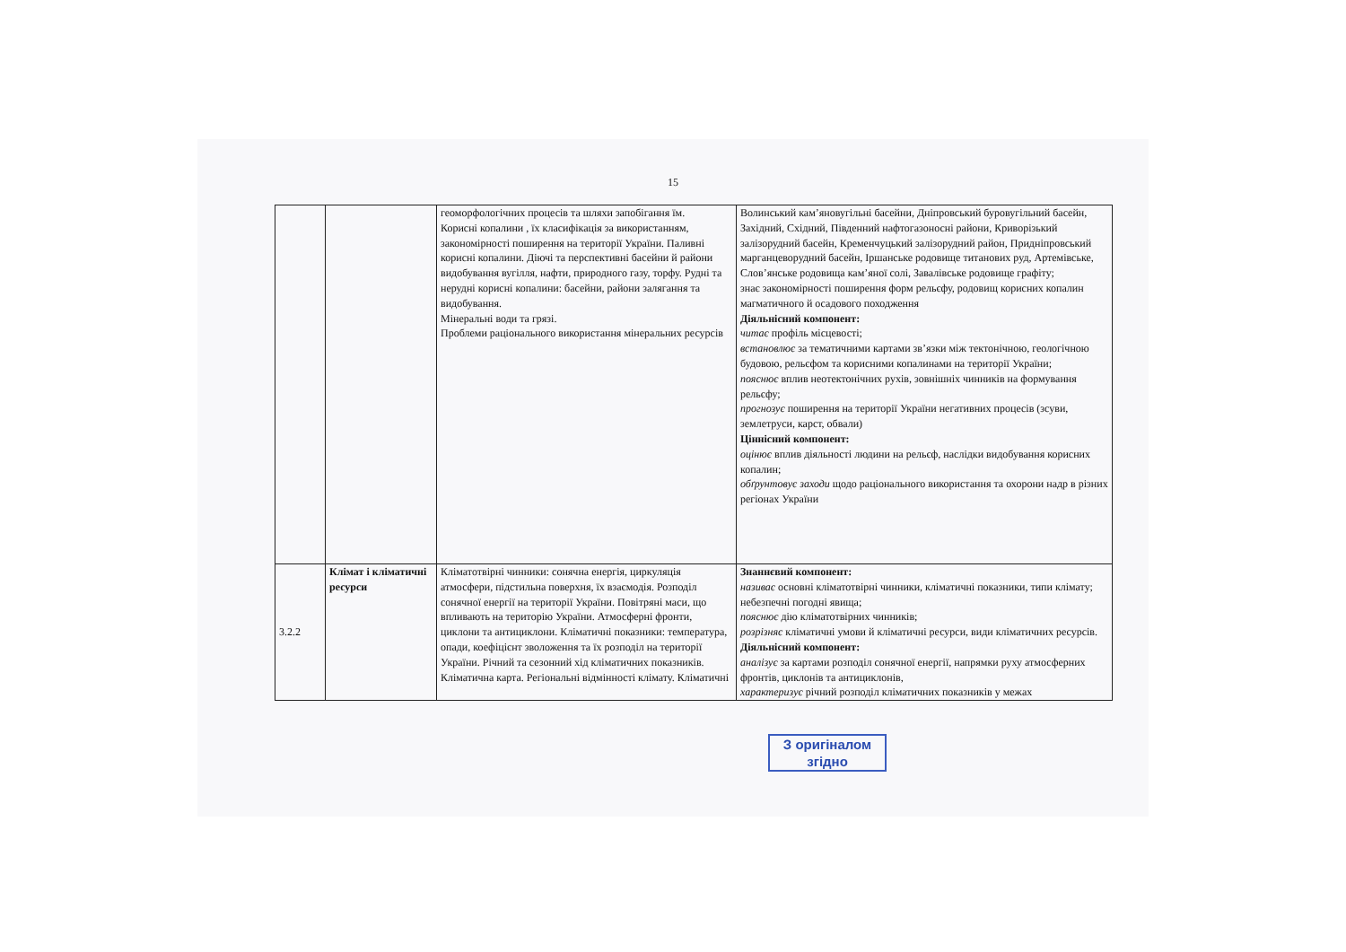15
| | | геоморфологічних процесів та шляхи запобігання їм. Корисні копалини , їх класифікація за використанням, закономірності поширення на території України. Паливні корисні копалини. Діючі та перспективні басейни й райони видобування вугілля, нафти, природного газу, торфу. Рудні та нерудні корисні копалини: басейни, райони залягання та видобування. Мінеральні води та грязі. Проблеми раціонального використання мінеральних ресурсів | Волинський кам’яновугільні басейни, Дніпровський буровугільний басейн, Західний, Східний, Південний нафтогазоносні райони, Криворізький залізорудний басейн, Кременчуцький залізорудний район, Придніпровський марганцеворудний басейн, Іршанське родовище титанових руд, Артемівське, Слов’янське родовища кам’яної солі, Завалівське родовище графіту; знає закономірності поширення форм рельєфу, родовищ корисних копалин магматичного й осадового походження Діяльнісний компонент: читає профіль місцевості; встановлює за тематичними картами зв’язки між тектонічною, геологічною будовою, рельєфом та корисними копалинами на території України; пояснює вплив неотектонічних рухів, зовнішніх чинників на формування рельєфу; прогнозує поширення на території України негативних процесів (зсуви, землетруси, карст, обвали) Ціннісний компонент: оцінює вплив діяльності людини на рельєф, наслідки видобування корисних копалин; обґрунтовує заходи щодо раціонального використання та охорони надр в різних регіонах України |
| 3.2.2 | Клімат і кліматичні ресурси | Кліматотвірні чинники: сонячна енергія, циркуляція атмосфери, підстильна поверхня, їх взаємодія. Розподіл сонячної енергії на території України. Повітряні маси, що впливають на територію України. Атмосферні фронти, циклони та антициклони. Кліматичні показники: температура, опади, коефіцієнт зволоження та їх розподіл на території України. Річний та сезонний хід кліматичних показників. Кліматична карта. Регіональні відмінності клімату. Кліматичні | Знаннєвий компонент: називає основні кліматотвірні чинники, кліматичні показники, типи клімату; небезпечні погодні явища; пояснює дію кліматотвірних чинників; розрізняє кліматичні умови й кліматичні ресурси, види кліматичних ресурсів. Діяльнісний компонент: аналізує за картами розподіл сонячної енергії, напрямки руху атмосферних фронтів, циклонів та антициклонів, характеризує річний розподіл кліматичних показників у межах |
З оригіналом
згідно